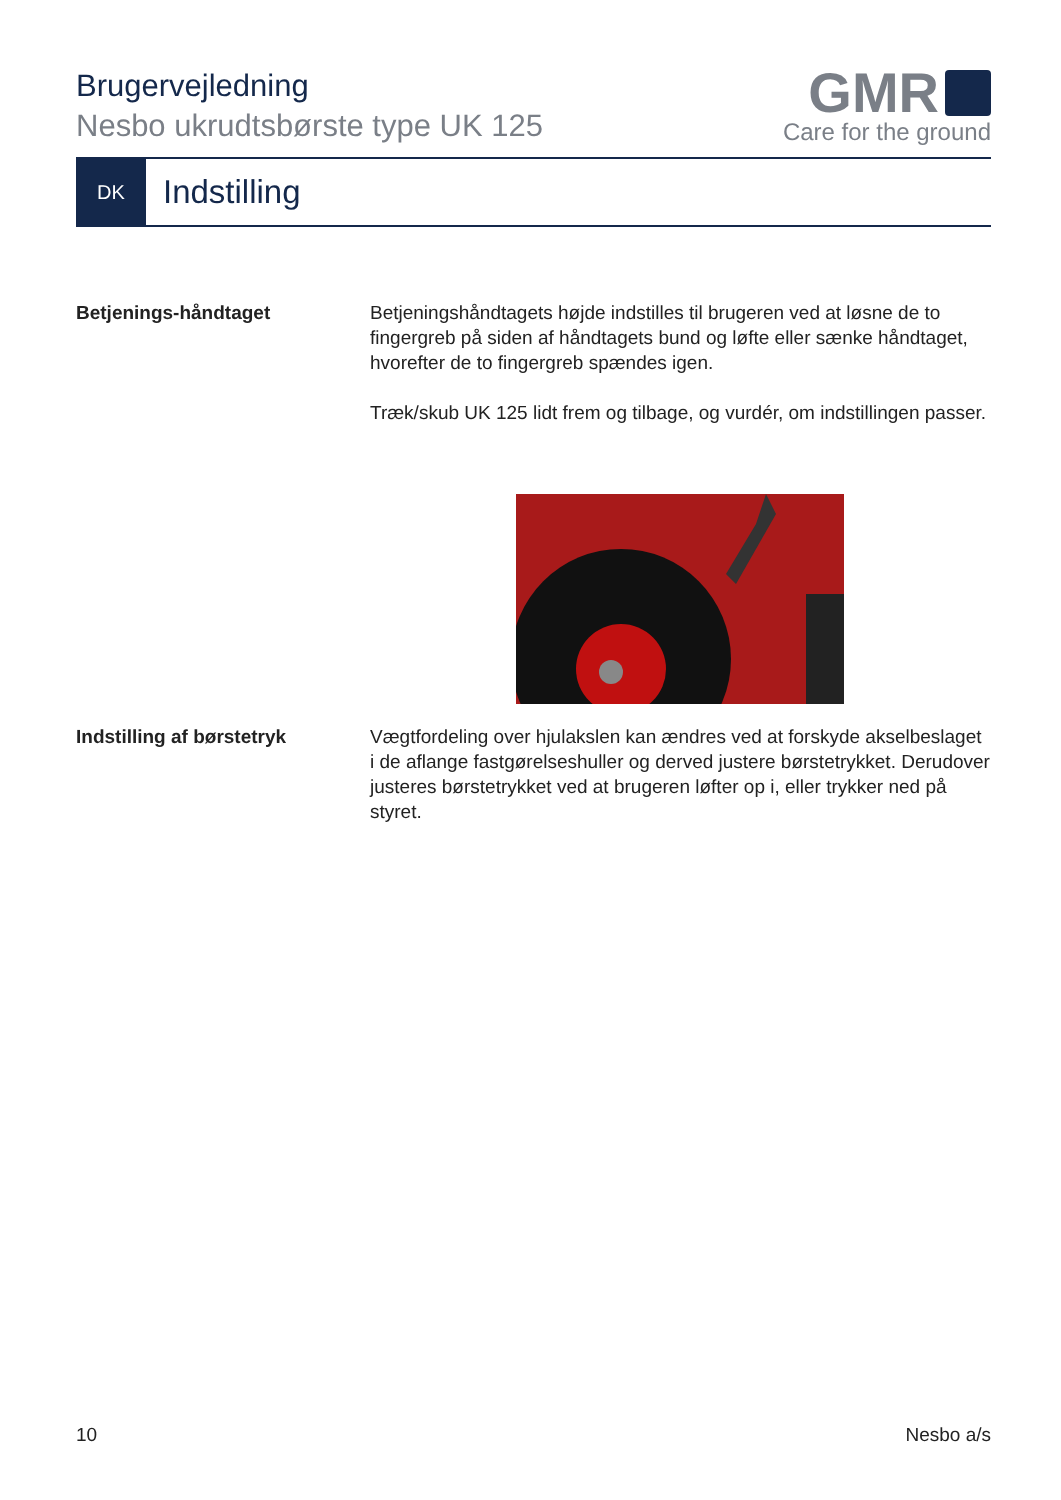Brugervejledning
Nesbo ukrudtsbørste type UK 125
GMR
Care for the ground
DK
Indstilling
Betjenings-håndtaget Betjeningshåndtagets højde indstilles til brugeren ved at løsne de to fingergreb på siden af håndtagets bund og løfte eller sænke håndtaget, hvorefter de to fingergreb spændes igen.
Træk/skub UK 125 lidt frem og tilbage, og vurdér, om indstillingen passer.
Indstilling af børstetryk Vægtfordeling over hjulakslen kan ændres ved at forskyde akselbeslaget i de aflange fastgørelseshuller og derved justere børstetrykket. Derudover justeres børstetrykket ved at brugeren løfter op i, eller trykker ned på styret.
10 Nesbo a/s